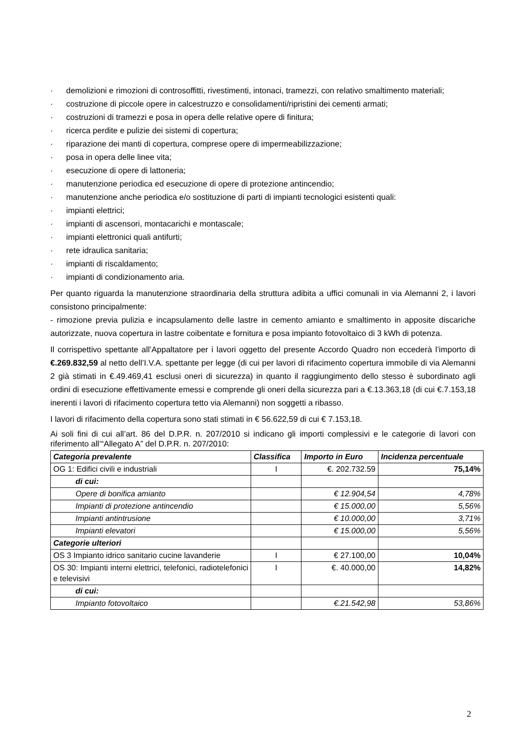· demolizioni e rimozioni di controsoffitti, rivestimenti, intonaci, tramezzi, con relativo smaltimento materiali;
· costruzione di piccole opere in calcestruzzo e consolidamenti/ripristini dei cementi armati;
· costruzioni di tramezzi e posa in opera delle relative opere di finitura;
· ricerca perdite e pulizie dei sistemi di copertura;
· riparazione dei manti di copertura, comprese opere di impermeabilizzazione;
· posa in opera delle linee vita;
· esecuzione di opere di lattoneria;
· manutenzione periodica ed esecuzione di opere di protezione antincendio;
· manutenzione anche periodica e/o sostituzione di parti di impianti tecnologici esistenti quali:
· impianti elettrici;
· impianti di ascensori, montacarichi e montascale;
· impianti elettronici quali antifurti;
· rete idraulica sanitaria;
· impianti di riscaldamento;
· impianti di condizionamento aria.
Per quanto riguarda la manutenzione straordinaria della struttura adibita a uffici comunali in via Alemanni 2, i lavori consistono principalmente:
- rimozione previa pulizia e incapsulamento delle lastre in cemento amianto e smaltimento in apposite discariche autorizzate, nuova copertura in lastre coibentate e fornitura e posa impianto fotovoltaico di 3 kWh di potenza.
Il corrispettivo spettante all’Appaltatore per i lavori oggetto del presente Accordo Quadro non eccederà l’importo di €.269.832,59 al netto dell’I.V.A. spettante per legge (di cui per lavori di rifacimento copertura immobile di via Alemanni 2 già stimati in €.49.469,41 esclusi oneri di sicurezza) in quanto il raggiungimento dello stesso è subordinato agli ordini di esecuzione effettivamente emessi e comprende gli oneri della sicurezza pari a €.13.363,18 (di cui €.7.153,18 inerenti i lavori di rifacimento copertura tetto via Alemanni) non soggetti a ribasso.
I lavori di rifacimento della copertura sono stati stimati in € 56.622,59 di cui € 7.153,18.
Ai soli fini di cui all’art. 86 del D.P.R. n. 207/2010 si indicano gli importi complessivi e le categorie di lavori con riferimento all’“Allegato A” del D.P.R. n. 207/2010:
| Categoria prevalente | Classifica | Importo in Euro | Incidenza percentuale |
| --- | --- | --- | --- |
| OG 1: Edifici civili e industriali | I | €. 202.732.59 | 75,14% |
| di cui: | | | |
| Opere di bonifica amianto | | € 12.904,54 | 4,78% |
| Impianti di protezione antincendio | | € 15.000,00 | 5,56% |
| Impianti antintrusione | | € 10.000,00 | 3,71% |
| Impianti elevatori | | € 15.000,00 | 5,56% |
| Categorie ulteriori | | | |
| OS 3 Impianto idrico sanitario cucine lavanderie | I | € 27.100,00 | 10,04% |
| OS 30: Impianti interni elettrici, telefonici, radiotelefonici e televisivi | I | €. 40.000,00 | 14,82% |
| di cui: | | | |
| Impianto fotovoltaico | | €.21.542,98 | 53,86% |
2